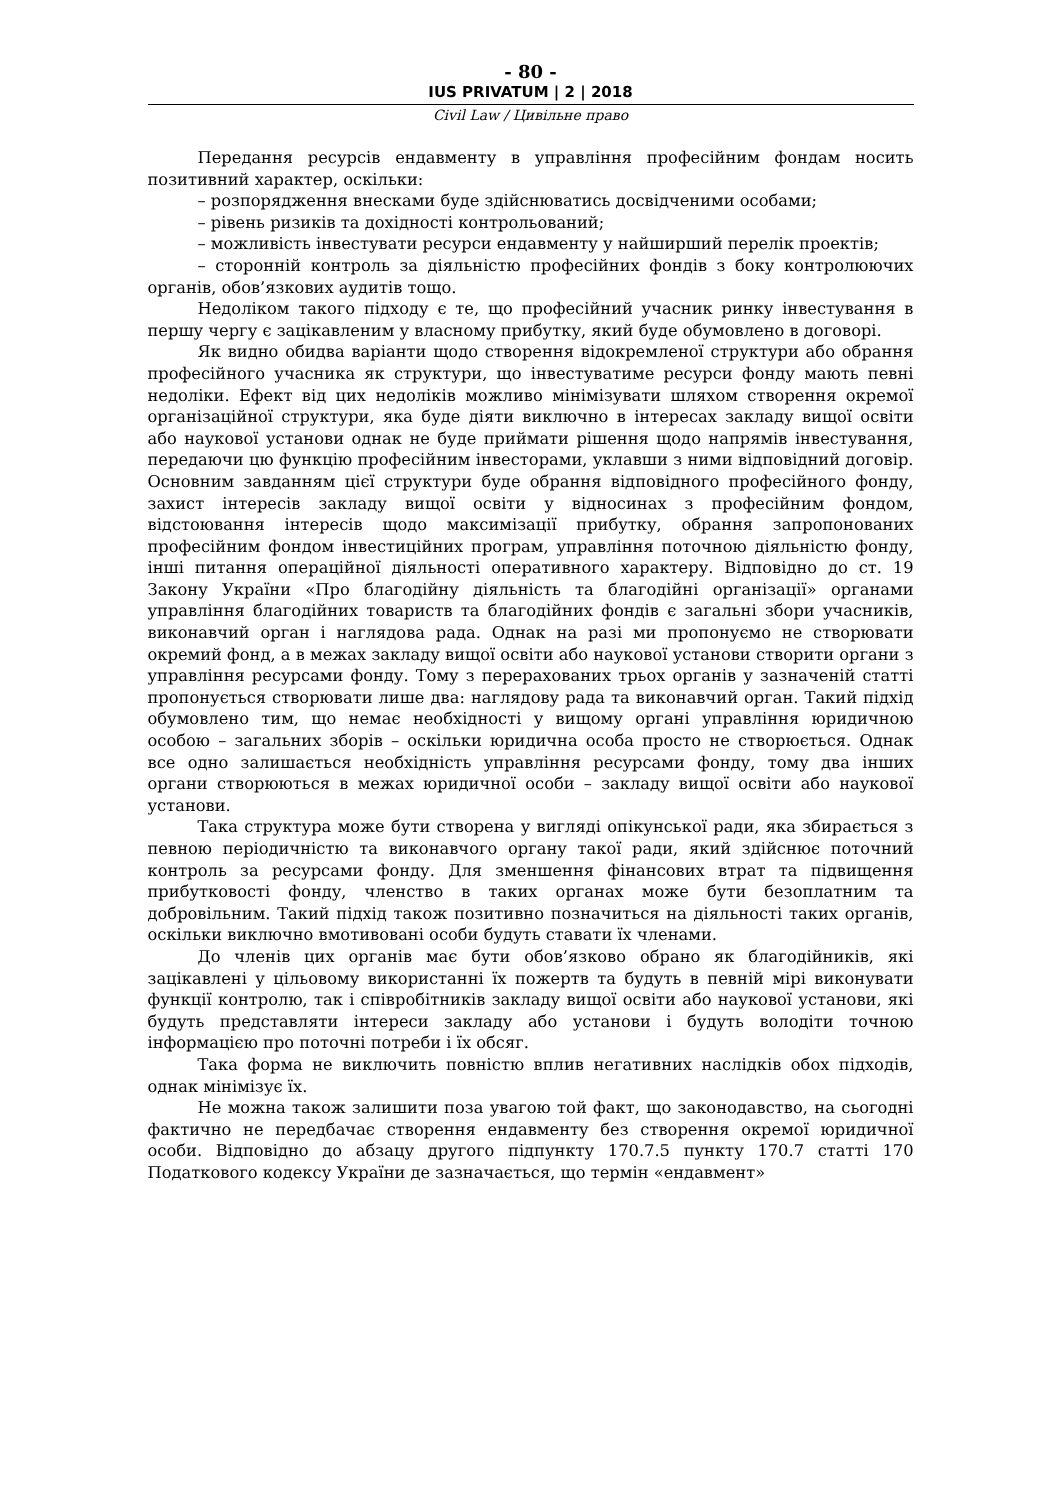- 80 -
IUS PRIVATUM | 2 | 2018
Civil Law / Цивільне право
Передання ресурсів ендавменту в управління професійним фондам носить позитивний характер, оскільки:
– розпорядження внесками буде здійснюватись досвідченими особами;
– рівень ризиків та дохідності контрольований;
– можливість інвестувати ресурси ендавменту у найширший перелік проектів;
– сторонній контроль за діяльністю професійних фондів з боку контролюючих органів, обов’язкових аудитів тощо.
Недоліком такого підходу є те, що професійний учасник ринку інвестування в першу чергу є зацікавленим у власному прибутку, який буде обумовлено в договорі.
Як видно обидва варіанти щодо створення відокремленої структури або обрання професійного учасника як структури, що інвестуватиме ресурси фонду мають певні недоліки. Ефект від цих недоліків можливо мінімізувати шляхом створення окремої організаційної структури, яка буде діяти виключно в інтересах закладу вищої освіти або наукової установи однак не буде приймати рішення щодо напрямів інвестування, передаючи цю функцію професійним інвесторами, уклавши з ними відповідний договір. Основним завданням цієї структури буде обрання відповідного професійного фонду, захист інтересів закладу вищої освіти у відносинах з професійним фондом, відстоювання інтересів щодо максимізації прибутку, обрання запропонованих професійним фондом інвестиційних програм, управління поточною діяльністю фонду, інші питання операційної діяльності оперативного характеру. Відповідно до ст. 19 Закону України «Про благодійну діяльність та благодійні організації» органами управління благодійних товариств та благодійних фондів є загальні збори учасників, виконавчий орган і наглядова рада. Однак на разі ми пропонуємо не створювати окремий фонд, а в межах закладу вищої освіти або наукової установи створити органи з управління ресурсами фонду. Тому з перерахованих трьох органів у зазначеній статті пропонується створювати лише два: наглядову рада та виконавчий орган. Такий підхід обумовлено тим, що немає необхідності у вищому органі управління юридичною особою – загальних зборів – оскільки юридична особа просто не створюється. Однак все одно залишається необхідність управління ресурсами фонду, тому два інших органи створюються в межах юридичної особи – закладу вищої освіти або наукової установи.
Така структура може бути створена у вигляді опікунської ради, яка збирається з певною періодичністю та виконавчого органу такої ради, який здійснює поточний контроль за ресурсами фонду. Для зменшення фінансових втрат та підвищення прибутковості фонду, членство в таких органах може бути безоплатним та добровільним. Такий підхід також позитивно позначиться на діяльності таких органів, оскільки виключно вмотивовані особи будуть ставати їх членами.
До членів цих органів має бути обов’язково обрано як благодійників, які зацікавлені у цільовому використанні їх пожертв та будуть в певній мірі виконувати функції контролю, так і співробітників закладу вищої освіти або наукової установи, які будуть представляти інтереси закладу або установи і будуть володіти точною інформацією про поточні потреби і їх обсяг.
Така форма не виключить повністю вплив негативних наслідків обох підходів, однак мінімізує їх.
Не можна також залишити поза увагою той факт, що законодавство, на сьогодні фактично не передбачає створення ендавменту без створення окремої юридичної особи. Відповідно до абзацу другого підпункту 170.7.5 пункту 170.7 статті 170 Податкового кодексу України де зазначається, що термін «ендавмент»